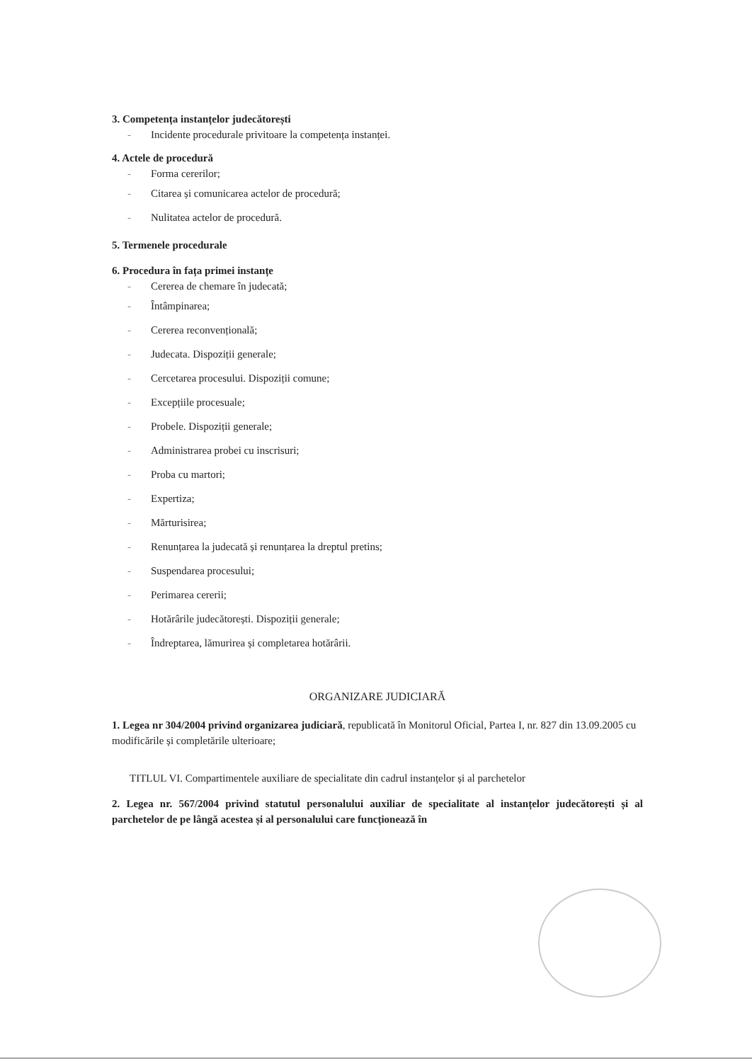3. Competența instanțelor judecătorești
- Incidente procedurale privitoare la competența instanței.
4. Actele de procedură
- Forma cererilor;
- Citarea și comunicarea actelor de procedură;
- Nulitatea actelor de procedură.
5. Termenele procedurale
6. Procedura în fața primei instanțe
- Cererea de chemare în judecată;
- Întâmpinarea;
- Cererea reconvențională;
- Judecata. Dispoziții generale;
- Cercetarea procesului. Dispoziții comune;
- Excepțiile procesuale;
- Probele. Dispoziții generale;
- Administrarea probei cu inscrisuri;
- Proba cu martori;
- Expertiza;
- Mărturisirea;
- Renunțarea la judecată și renunțarea la dreptul pretins;
- Suspendarea procesului;
- Perimarea cererii;
- Hotărârile judecătorești. Dispoziții generale;
- Îndreptarea, lămurirea și completarea hotărârii.
ORGANIZARE JUDICIARĂ
1. Legea nr 304/2004 privind organizarea judiciară, republicată în Monitorul Oficial, Partea I, nr. 827 din 13.09.2005 cu modificările și completările ulterioare;
TITLUL VI. Compartimentele auxiliare de specialitate din cadrul instanțelor și al parchetelor
2. Legea nr. 567/2004 privind statutul personalului auxiliar de specialitate al instanțelor judecătorești și al parchetelor de pe lângă acestea și al personalului care funcționează în